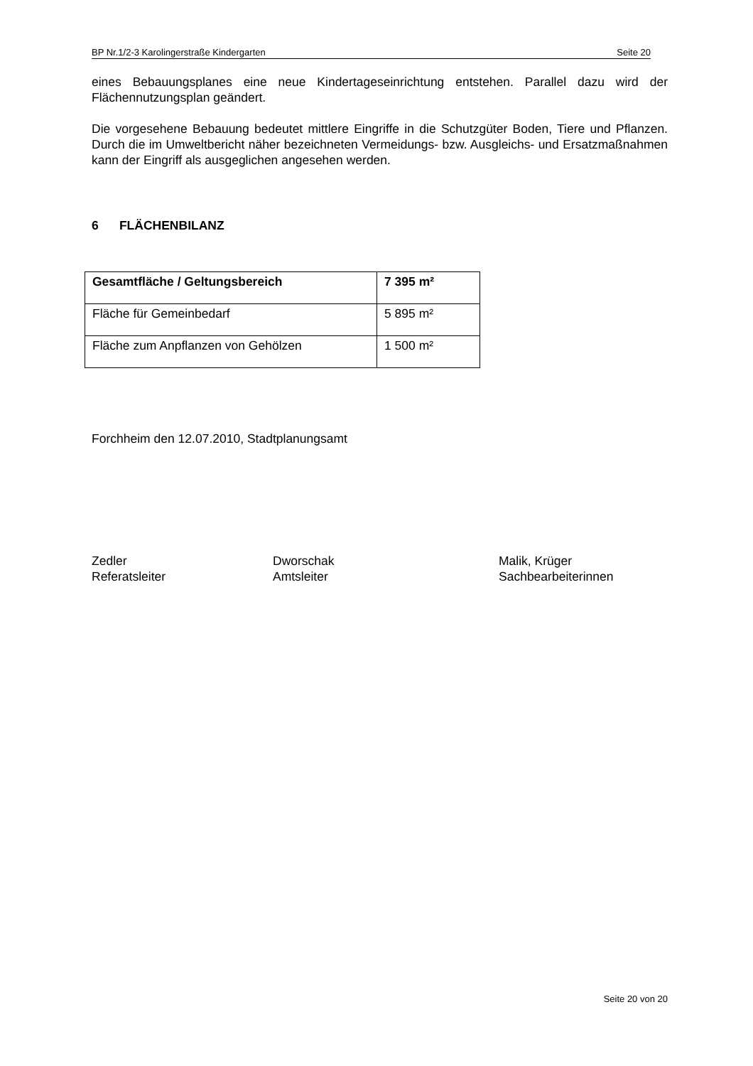BP Nr.1/2-3 Karolingerstraße Kindergarten Seite 20
eines Bebauungsplanes eine neue Kindertageseinrichtung entstehen. Parallel dazu wird der Flächennutzungsplan geändert.
Die vorgesehene Bebauung bedeutet mittlere Eingriffe in die Schutzgüter Boden, Tiere und Pflanzen. Durch die im Umweltbericht näher bezeichneten Vermeidungs- bzw. Ausgleichs- und Ersatzmaßnahmen kann der Eingriff als ausgeglichen angesehen werden.
6 FLÄCHENBILANZ
| Gesamtfläche / Geltungsbereich | 7 395 m² |
| Fläche für Gemeinbedarf | 5 895 m² |
| Fläche zum Anpflanzen von Gehölzen | 1 500 m² |
Forchheim den 12.07.2010, Stadtplanungsamt
Zedler
Referatsleiter
Dworschak
Amtsleiter
Malik, Krüger
Sachbearbeiterinnen
Seite 20 von 20